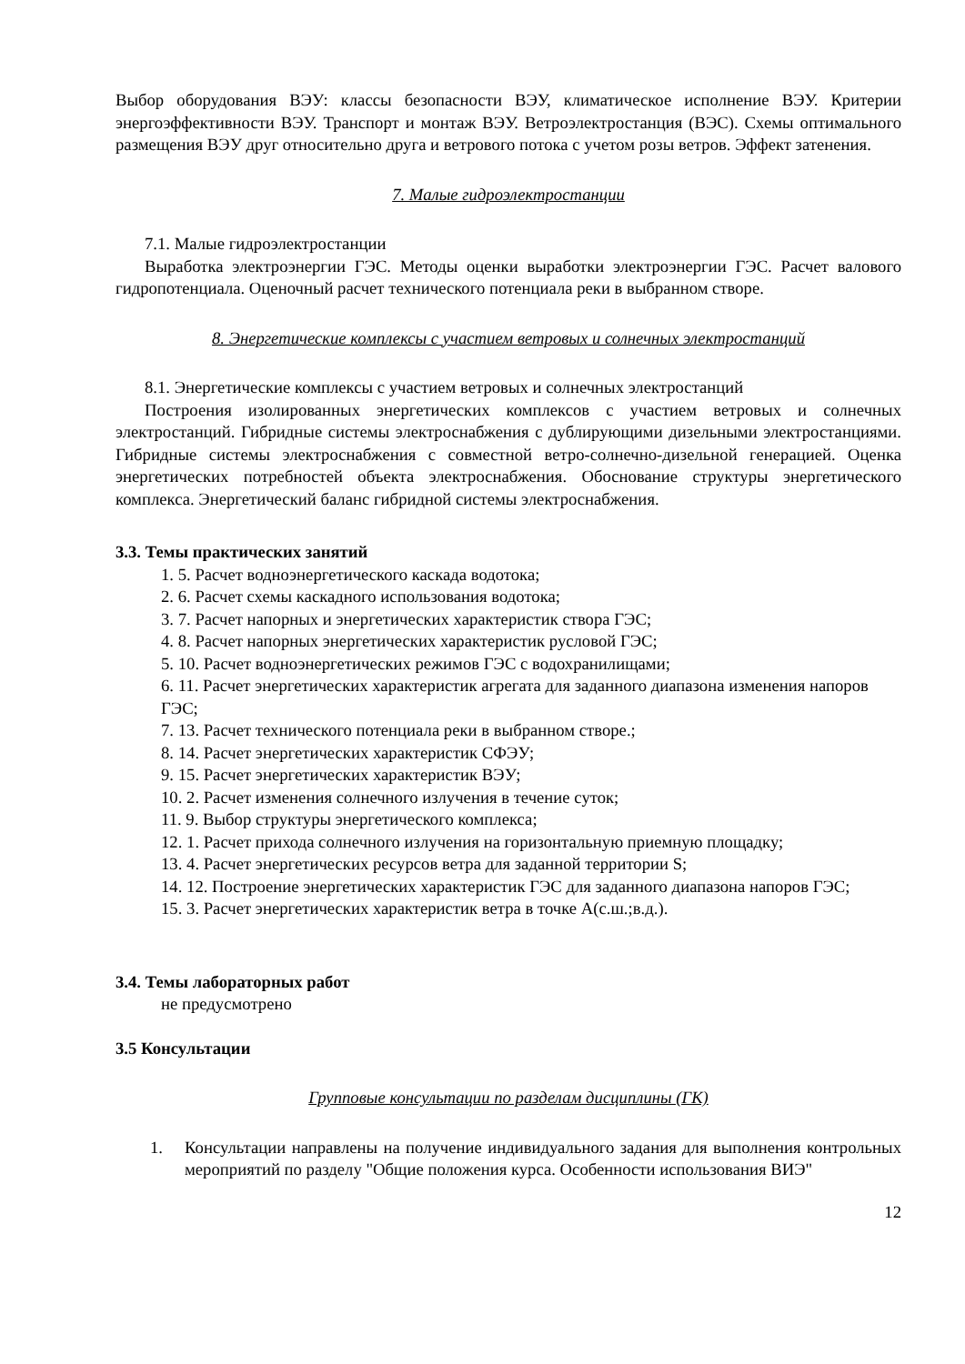Выбор оборудования ВЭУ: классы безопасности ВЭУ, климатическое исполнение ВЭУ. Критерии энергоэффективности ВЭУ. Транспорт и монтаж ВЭУ. Ветроэлектростанция (ВЭС). Схемы оптимального размещения ВЭУ друг относительно друга и ветрового потока с учетом розы ветров. Эффект затенения.
7. Малые гидроэлектростанции
7.1. Малые гидроэлектростанции
Выработка электроэнергии ГЭС. Методы оценки выработки электроэнергии ГЭС. Расчет валового гидропотенциала. Оценочный расчет технического потенциала реки в выбранном створе.
8. Энергетические комплексы с участием ветровых и солнечных электростанций
8.1. Энергетические комплексы с участием ветровых и солнечных электростанций
Построения изолированных энергетических комплексов с участием ветровых и солнечных электростанций. Гибридные системы электроснабжения с дублирующими дизельными электростанциями. Гибридные системы электроснабжения с совместной ветро-солнечно-дизельной генерацией. Оценка энергетических потребностей объекта электроснабжения. Обоснование структуры энергетического комплекса. Энергетический баланс гибридной системы электроснабжения.
3.3. Темы практических занятий
1. 5. Расчет водноэнергетического каскада водотока;
2. 6. Расчет схемы каскадного использования водотока;
3. 7. Расчет напорных и энергетических характеристик створа ГЭС;
4. 8. Расчет напорных энергетических характеристик русловой ГЭС;
5. 10. Расчет водноэнергетических режимов ГЭС с водохранилищами;
6. 11. Расчет энергетических характеристик агрегата для заданного диапазона изменения напоров ГЭС;
7. 13. Расчет технического потенциала реки в выбранном створе.;
8. 14. Расчет энергетических характеристик СФЭУ;
9. 15. Расчет энергетических характеристик ВЭУ;
10. 2. Расчет изменения солнечного излучения в течение суток;
11. 9. Выбор структуры энергетического комплекса;
12. 1. Расчет прихода солнечного излучения на горизонтальную приемную площадку;
13. 4. Расчет энергетических ресурсов ветра для заданной территории S;
14. 12. Построение энергетических характеристик ГЭС для заданного диапазона напоров ГЭС;
15. 3. Расчет энергетических характеристик ветра в точке А(с.ш.;в.д.).
3.4. Темы лабораторных работ
не предусмотрено
3.5 Консультации
Групповые консультации по разделам дисциплины (ГК)
1. Консультации направлены на получение индивидуального задания для выполнения контрольных мероприятий по разделу "Общие положения курса. Особенности использования ВИЭ"
12